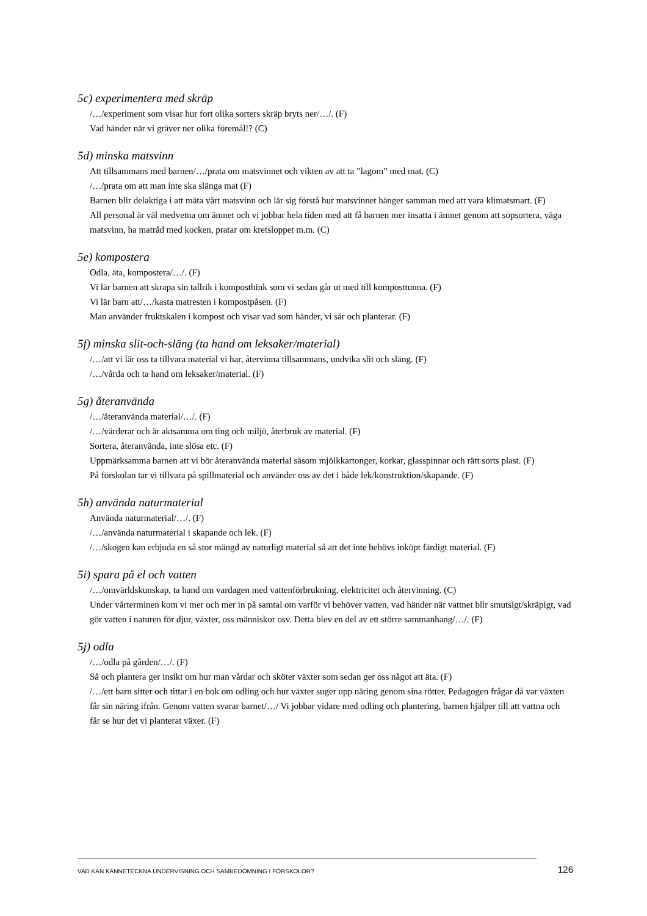5c) experimentera med skräp
/…/experiment som visar hur fort olika sorters skräp bryts ner/…/. (F)
Vad händer när vi gräver ner olika föremål!? (C)
5d) minska matsvinn
Att tillsammans med barnen/…/prata om matsvinnet och vikten av att ta ”lagom” med mat. (C)
/…/prata om att man inte ska slänga mat (F)
Barnen blir delaktiga i att mäta vårt matsvinn och lär sig förstå hur matsvinnet hänger samman med att vara klimatsmart. (F)
All personal är väl medvetna om ämnet och vi jobbar hela tiden med att få barnen mer insatta i ämnet genom att sopsortera, väga matsvinn, ha matråd med kocken, pratar om kretsloppet m.m. (C)
5e) kompostera
Odla, äta, kompostera/…/. (F)
Vi lär barnen att skrapa sin tallrik i komposthink som vi sedan går ut med till komposttunna. (F)
Vi lär barn att/…/kasta matresten i kompostpåsen. (F)
Man använder fruktskalen i kompost och visar vad som händer, vi sår och planterar. (F)
5f) minska slit-och-släng (ta hand om leksaker/material)
/…/att vi lär oss ta tillvara material vi har, återvinna tillsammans, undvika slit och släng. (F)
/…/vårda och ta hand om leksaker/material. (F)
5g) återanvända
/…/återanvända material/…/. (F)
/…/värderar och är aktsamma om ting och miljö, återbruk av material. (F)
Sortera, återanvända, inte slösa etc. (F)
Uppmärksamma barnen att vi bör återanvända material såsom mjölkkartonger, korkar, glasspinnar och rätt sorts plast. (F)
På förskolan tar vi tillvara på spillmaterial och använder oss av det i både lek/konstruktion/skapande. (F)
5h) använda naturmaterial
Använda naturmaterial/…/. (F)
/…/använda naturmaterial i skapande och lek. (F)
/…/skogen kan erbjuda en så stor mängd av naturligt material så att det inte behövs inköpt färdigt material. (F)
5i) spara på el och vatten
/…/omvärldskunskap, ta hand om vardagen med vattenförbrukning, elektricitet och återvinning. (C)
Under vårterminen kom vi mer och mer in på samtal om varför vi behöver vatten, vad händer när vattnet blir smutsigt/skräpigt, vad gör vatten i naturen för djur, växter, oss människor osv. Detta blev en del av ett större sammanhang/…/. (F)
5j) odla
/…/odla på gården/…/. (F)
Så och plantera ger insikt om hur man vårdar och sköter växter som sedan ger oss något att äta. (F)
/…/ett barn sitter och tittar i en bok om odling och hur växter suger upp näring genom sina rötter. Pedagogen frågar då var växten får sin näring ifrån. Genom vatten svarar barnet/…/ Vi jobbar vidare med odling och plantering, barnen hjälper till att vattna och får se hur det vi planterat växer. (F)
VAD KAN KÄNNETECKNA UNDERVISNING OCH SAMBEDÖMNING I FÖRSKOLOR? 126